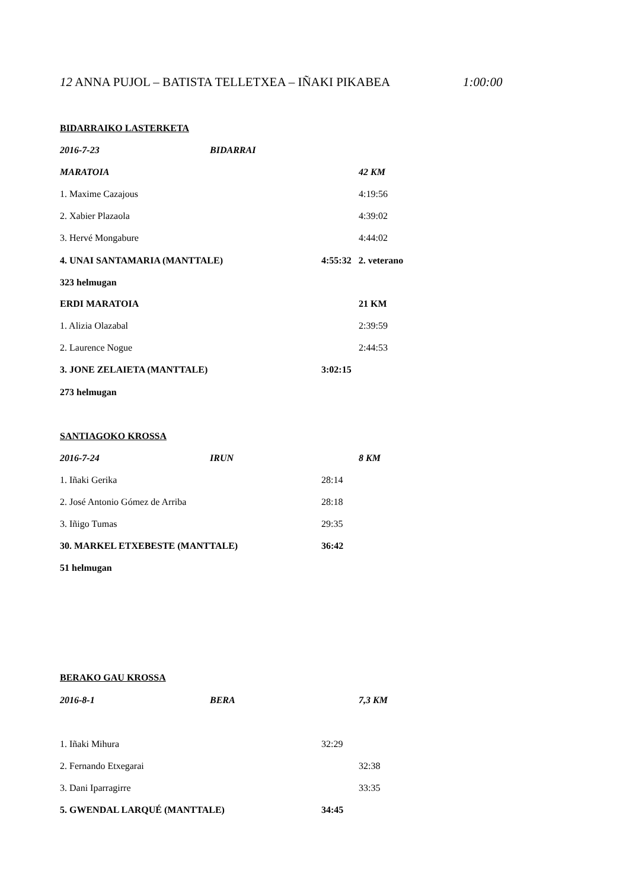12 ANNA PUJOL – BATISTA TELLETXEA – IÑAKI PIKABEA 1:00:00
BIDARRAIKO LASTERKETA
2016-7-23 BIDARRAI
MARATOIA 42 KM
1. Maxime Cazajous 4:19:56
2. Xabier Plazaola 4:39:02
3. Hervé Mongabure 4:44:02
4. UNAI SANTAMARIA (MANTTALE) 4:55:32 2. veterano
323 helmugan
ERDI MARATOIA 21 KM
1. Alizia Olazabal 2:39:59
2. Laurence Nogue 2:44:53
3. JONE ZELAIETA (MANTTALE) 3:02:15
273 helmugan
SANTIAGOKO KROSSA
2016-7-24 IRUN 8 KM
1. Iñaki Gerika 28:14
2. José Antonio Gómez de Arriba 28:18
3. Iñigo Tumas 29:35
30. MARKEL ETXEBESTE (MANTTALE) 36:42
51 helmugan
BERAKO GAU KROSSA
2016-8-1 BERA 7,3 KM
1. Iñaki Mihura 32:29
2. Fernando Etxegarai 32:38
3. Dani Iparragirre 33:35
5. GWENDAL LARQUÉ (MANTTALE) 34:45